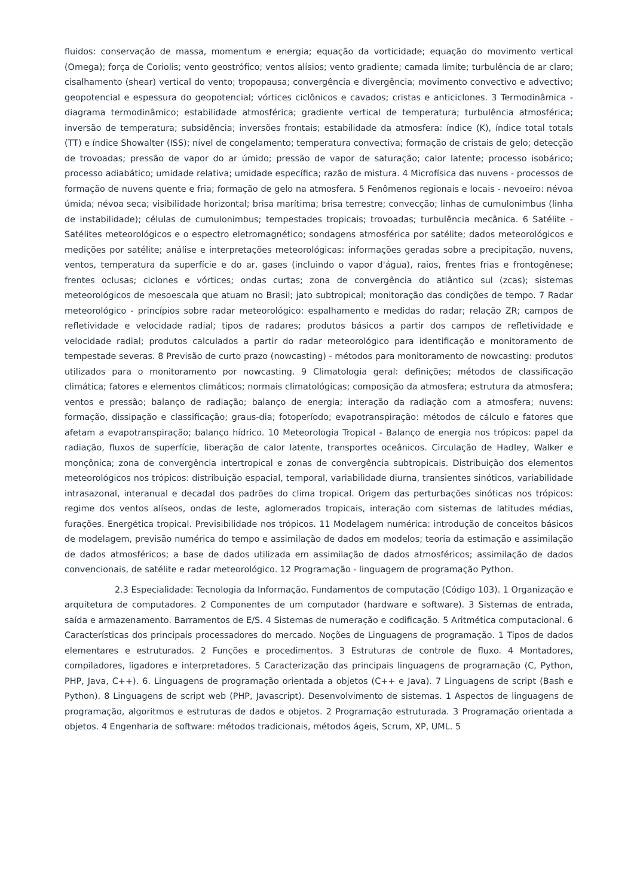fluidos: conservação de massa, momentum e energia; equação da vorticidade; equação do movimento vertical (Omega); força de Coriolis; vento geostrófico; ventos alísios; vento gradiente; camada limite; turbulência de ar claro; cisalhamento (shear) vertical do vento; tropopausa; convergência e divergência; movimento convectivo e advectivo; geopotencial e espessura do geopotencial; vórtices ciclônicos e cavados; cristas e anticiclones. 3 Termodinâmica - diagrama termodinâmico; estabilidade atmosférica; gradiente vertical de temperatura; turbulência atmosférica; inversão de temperatura; subsidência; inversões frontais; estabilidade da atmosfera: índice (K), índice total totals (TT) e índice Showalter (ISS); nível de congelamento; temperatura convectiva; formação de cristais de gelo; detecção de trovoadas; pressão de vapor do ar úmido; pressão de vapor de saturação; calor latente; processo isobárico; processo adiabático; umidade relativa; umidade específica; razão de mistura. 4 Microfísica das nuvens - processos de formação de nuvens quente e fria; formação de gelo na atmosfera. 5 Fenômenos regionais e locais - nevoeiro: névoa úmida; névoa seca; visibilidade horizontal; brisa marítima; brisa terrestre; convecção; linhas de cumulonimbus (linha de instabilidade); células de cumulonimbus; tempestades tropicais; trovoadas; turbulência mecânica. 6 Satélite - Satélites meteorológicos e o espectro eletromagnético; sondagens atmosférica por satélite; dados meteorológicos e medições por satélite; análise e interpretações meteorológicas: informações geradas sobre a precipitação, nuvens, ventos, temperatura da superfície e do ar, gases (incluindo o vapor d'água), raios, frentes frias e frontogênese; frentes oclusas; ciclones e vórtices; ondas curtas; zona de convergência do atlântico sul (zcas); sistemas meteorológicos de mesoescala que atuam no Brasil; jato subtropical; monitoração das condições de tempo. 7 Radar meteorológico - princípios sobre radar meteorológico: espalhamento e medidas do radar; relação ZR; campos de refletividade e velocidade radial; tipos de radares; produtos básicos a partir dos campos de refletividade e velocidade radial; produtos calculados a partir do radar meteorológico para identificação e monitoramento de tempestade severas. 8 Previsão de curto prazo (nowcasting) - métodos para monitoramento de nowcasting: produtos utilizados para o monitoramento por nowcasting. 9 Climatologia geral: definições; métodos de classificação climática; fatores e elementos climáticos; normais climatológicas; composição da atmosfera; estrutura da atmosfera; ventos e pressão; balanço de radiação; balanço de energia; interação da radiação com a atmosfera; nuvens: formação, dissipação e classificação; graus-dia; fotoperíodo; evapotranspiração: métodos de cálculo e fatores que afetam a evapotranspiração; balanço hídrico. 10 Meteorologia Tropical - Balanço de energia nos trópicos: papel da radiação, fluxos de superfície, liberação de calor latente, transportes oceânicos. Circulação de Hadley, Walker e monçônica; zona de convergência intertropical e zonas de convergência subtropicais. Distribuição dos elementos meteorológicos nos trópicos: distribuição espacial, temporal, variabilidade diurna, transientes sinóticos, variabilidade intrasazonal, interanual e decadal dos padrões do clima tropical. Origem das perturbações sinóticas nos trópicos: regime dos ventos alíseos, ondas de leste, aglomerados tropicais, interação com sistemas de latitudes médias, furações. Energética tropical. Previsibilidade nos trópicos. 11 Modelagem numérica: introdução de conceitos básicos de modelagem, previsão numérica do tempo e assimilação de dados em modelos; teoria da estimação e assimilação de dados atmosféricos; a base de dados utilizada em assimilação de dados atmosféricos; assimilação de dados convencionais, de satélite e radar meteorológico. 12 Programação - linguagem de programação Python.
2.3 Especialidade: Tecnologia da Informação. Fundamentos de computação (Código 103). 1 Organização e arquitetura de computadores. 2 Componentes de um computador (hardware e software). 3 Sistemas de entrada, saída e armazenamento. Barramentos de E/S. 4 Sistemas de numeração e codificação. 5 Aritmética computacional. 6 Características dos principais processadores do mercado. Noções de Linguagens de programação. 1 Tipos de dados elementares e estruturados. 2 Funções e procedimentos. 3 Estruturas de controle de fluxo. 4 Montadores, compiladores, ligadores e interpretadores. 5 Caracterização das principais linguagens de programação (C, Python, PHP, Java, C++). 6. Linguagens de programação orientada a objetos (C++ e Java). 7 Linguagens de script (Bash e Python). 8 Linguagens de script web (PHP, Javascript). Desenvolvimento de sistemas. 1 Aspectos de linguagens de programação, algoritmos e estruturas de dados e objetos. 2 Programação estruturada. 3 Programação orientada a objetos. 4 Engenharia de software: métodos tradicionais, métodos ágeis, Scrum, XP, UML. 5